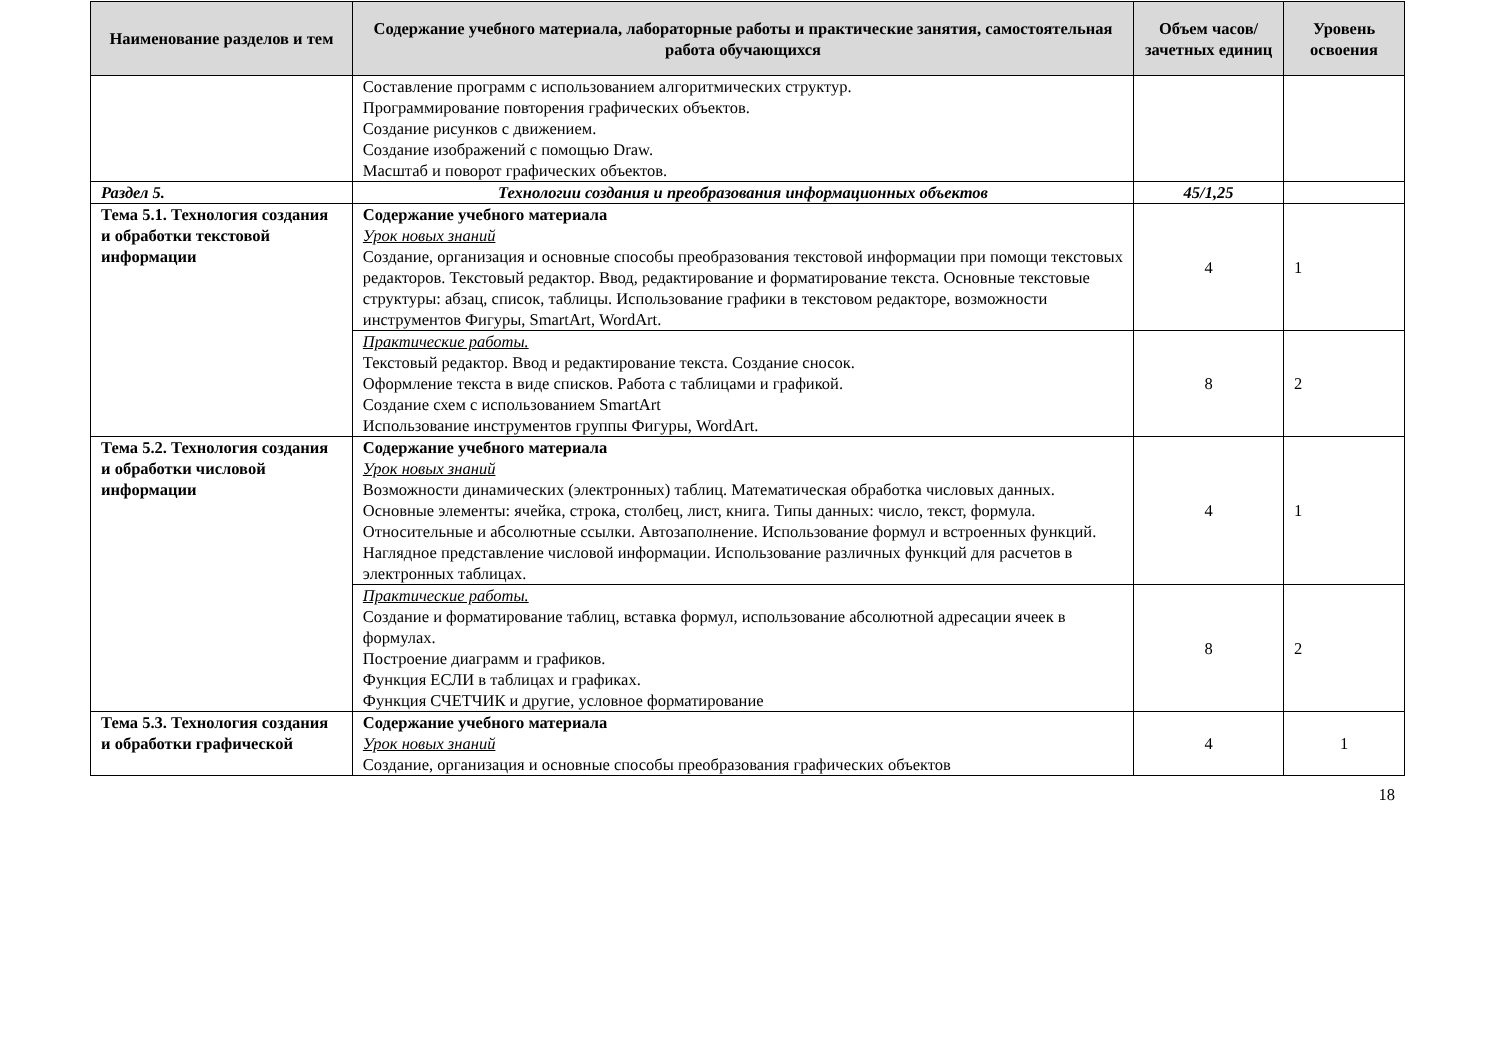| Наименование разделов и тем | Содержание учебного материала, лабораторные работы и практические занятия, самостоятельная работа обучающихся | Объем часов/ зачетных единиц | Уровень освоения |
| --- | --- | --- | --- |
| | Составление программ с использованием алгоритмических структур. Программирование повторения графических объектов. Создание рисунков с движением. Создание изображений с помощью Draw. Масштаб и поворот графических объектов. | | |
| Раздел 5. | Технологии создания и преобразования информационных объектов | 45/1,25 | |
| Тема 5.1. Технология создания и обработки текстовой информации | Содержание учебного материала Урок новых знаний Создание, организация и основные способы преобразования текстовой информации при помощи текстовых редакторов. Текстовый редактор. Ввод, редактирование и форматирование текста. Основные текстовые структуры: абзац, список, таблицы. Использование графики в текстовом редакторе, возможности инструментов Фигуры, SmartArt, WordArt. | 4 | 1 |
| | Практические работы. Текстовый редактор. Ввод и редактирование текста. Создание сносок. Оформление текста в виде списков. Работа с таблицами и графикой. Создание схем с использованием SmartArt Использование инструментов группы Фигуры, WordArt. | 8 | 2 |
| Тема 5.2. Технология создания и обработки числовой информации | Содержание учебного материала Урок новых знаний Возможности динамических (электронных) таблиц. Математическая обработка числовых данных. Основные элементы: ячейка, строка, столбец, лист, книга. Типы данных: число, текст, формула. Относительные и абсолютные ссылки. Автозаполнение. Использование формул и встроенных функций. Наглядное представление числовой информации. Использование различных функций для расчетов в электронных таблицах. | 4 | 1 |
| | Практические работы. Создание и форматирование таблиц, вставка формул, использование абсолютной адресации ячеек в формулах. Построение диаграмм и графиков. Функция ЕСЛИ в таблицах и графиках. Функция СЧЕТЧИК и другие, условное форматирование | 8 | 2 |
| Тема 5.3. Технология создания и обработки графической | Содержание учебного материала Урок новых знаний Создание, организация и основные способы преобразования графических объектов | 4 | 1 |
18